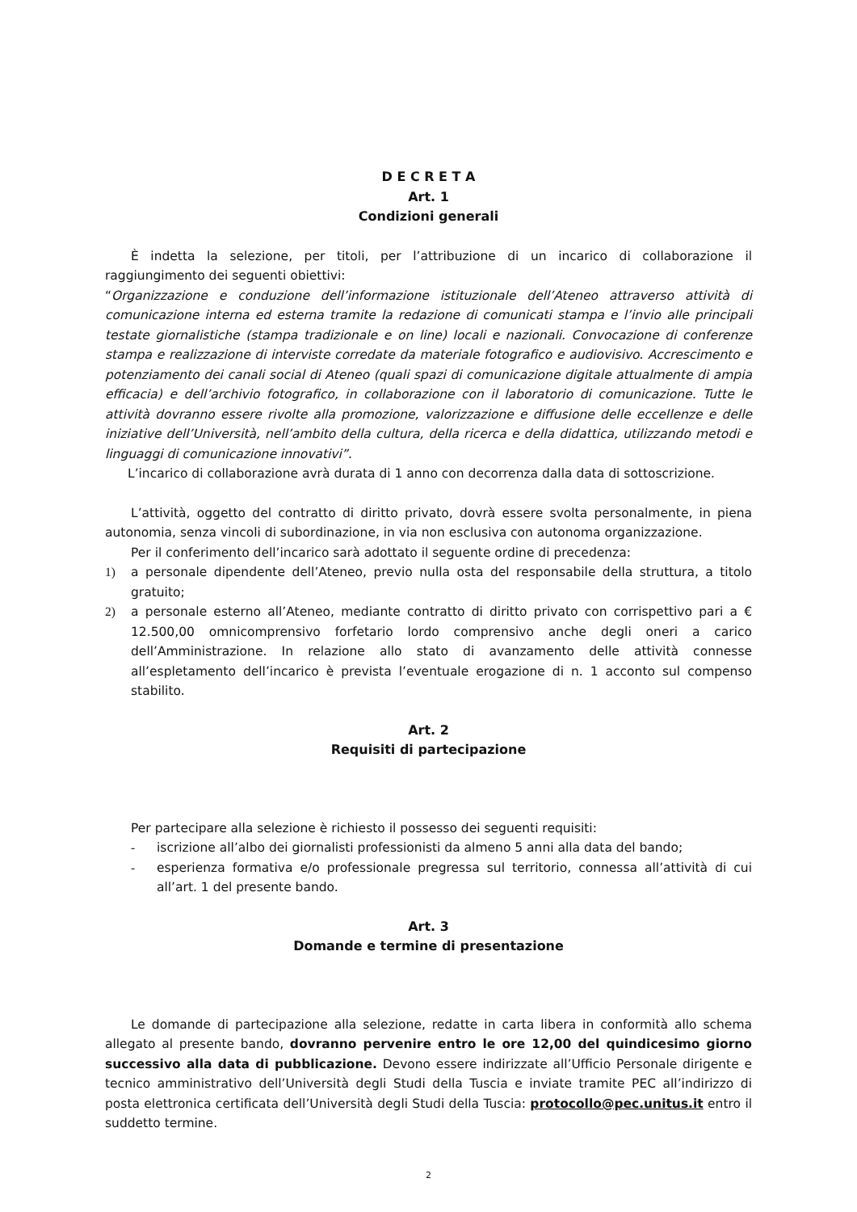D E C R E T A
Art. 1
Condizioni generali
È indetta la selezione, per titoli, per l’attribuzione di un incarico di collaborazione il raggiungimento dei seguenti obiettivi:
“Organizzazione e conduzione dell’informazione istituzionale dell’Ateneo attraverso attività di comunicazione interna ed esterna tramite la redazione di comunicati stampa e l’invio alle principali testate giornalistiche (stampa tradizionale e on line) locali e nazionali. Convocazione di conferenze stampa e realizzazione di interviste corredate da materiale fotografico e audiovisivo. Accrescimento e potenziamento dei canali social di Ateneo (quali spazi di comunicazione digitale attualmente di ampia efficacia) e dell’archivio fotografico, in collaborazione con il laboratorio di comunicazione. Tutte le attività dovranno essere rivolte alla promozione, valorizzazione e diffusione delle eccellenze e delle iniziative dell’Università, nell’ambito della cultura, della ricerca e della didattica, utilizzando metodi e linguaggi di comunicazione innovativi”.
L’incarico di collaborazione avrà durata di 1 anno con decorrenza dalla data di sottoscrizione.
L’attività, oggetto del contratto di diritto privato, dovrà essere svolta personalmente, in piena autonomia, senza vincoli di subordinazione, in via non esclusiva con autonoma organizzazione.
Per il conferimento dell’incarico sarà adottato il seguente ordine di precedenza:
1) a personale dipendente dell’Ateneo, previo nulla osta del responsabile della struttura, a titolo gratuito;
2) a personale esterno all’Ateneo, mediante contratto di diritto privato con corrispettivo pari a € 12.500,00 omnicomprensivo forfetario lordo comprensivo anche degli oneri a carico dell’Amministrazione. In relazione allo stato di avanzamento delle attività connesse all’espletamento dell’incarico è prevista l’eventuale erogazione di n. 1 acconto sul compenso stabilito.
Art. 2
Requisiti di partecipazione
Per partecipare alla selezione è richiesto il possesso dei seguenti requisiti:
- iscrizione all’albo dei giornalisti professionisti da almeno 5 anni alla data del bando;
- esperienza formativa e/o professionale pregressa sul territorio, connessa all’attività di cui all’art. 1 del presente bando.
Art. 3
Domande e termine di presentazione
Le domande di partecipazione alla selezione, redatte in carta libera in conformità allo schema allegato al presente bando, dovranno pervenire entro le ore 12,00 del quindicesimo giorno successivo alla data di pubblicazione. Devono essere indirizzate all’Ufficio Personale dirigente e tecnico amministrativo dell’Università degli Studi della Tuscia e inviate tramite PEC all’indirizzo di posta elettronica certificata dell’Università degli Studi della Tuscia: protocollo@pec.unitus.it entro il suddetto termine.
2